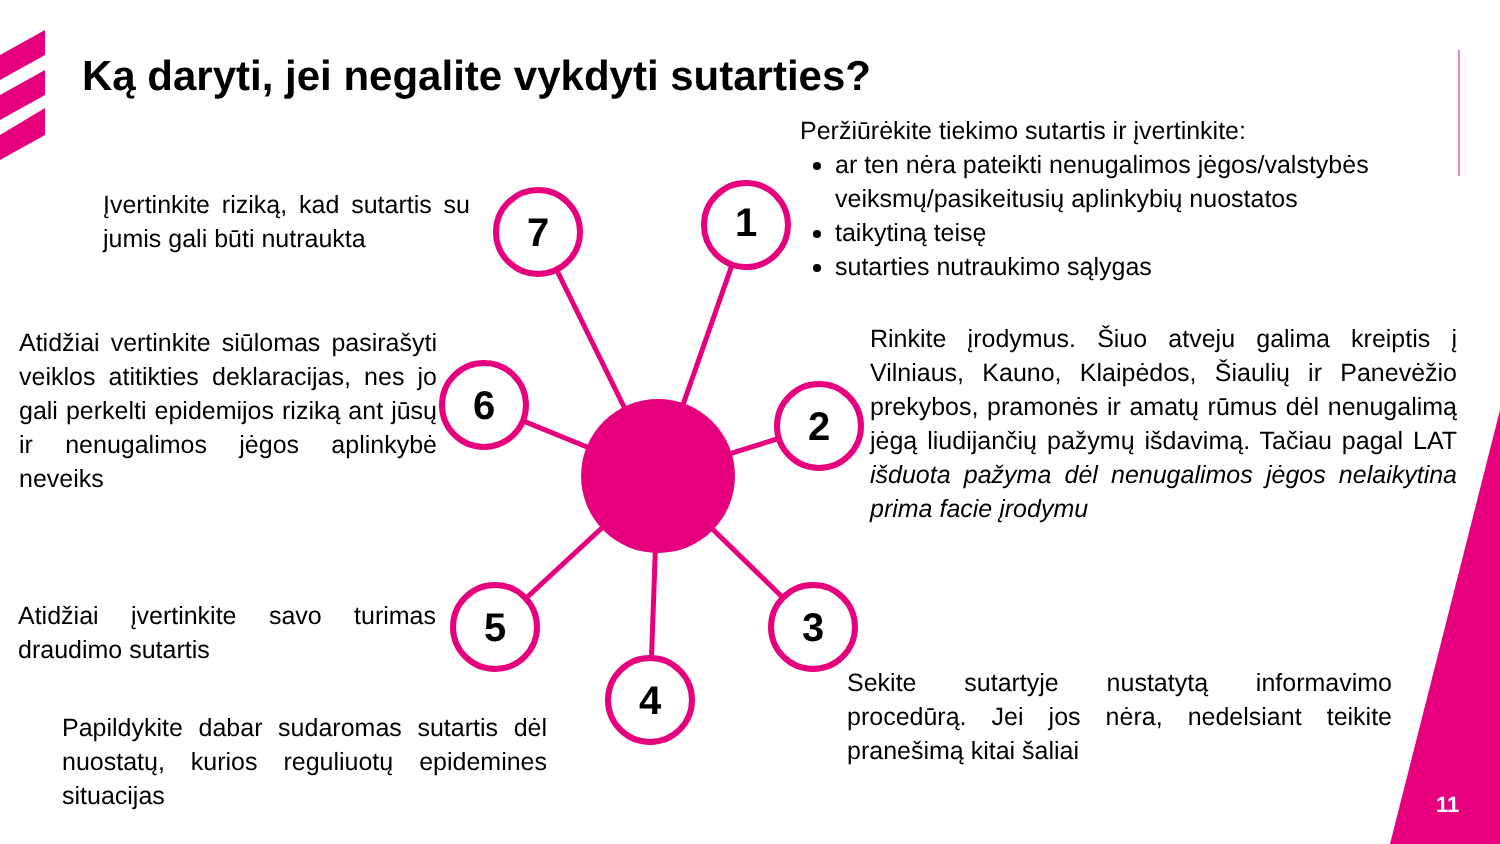7
1
2
3
4
5
6
Ką daryti, jei negalite vykdyti sutarties?
Peržiūrėkite tiekimo sutartis ir įvertinkite:
ar ten nėra pateikti nenugalimos jėgos/valstybės veiksmų/pasikeitusių aplinkybių nuostatos
taikytiną teisę
sutarties nutraukimo sąlygas
Įvertinkite riziką, kad sutartis su jumis gali būti nutraukta
Rinkite įrodymus. Šiuo atveju galima kreiptis į Vilniaus, Kauno, Klaipėdos, Šiaulių ir Panevėžio prekybos, pramonės ir amatų rūmus dėl nenugalimą jėgą liudijančių pažymų išdavimą. Tačiau pagal LAT išduota pažyma dėl nenugalimos jėgos nelaikytina prima facie įrodymu
Atidžiai vertinkite siūlomas pasirašyti veiklos atitikties deklaracijas, nes jo gali perkelti epidemijos riziką ant jūsų ir nenugalimos jėgos aplinkybė neveiks
Atidžiai įvertinkite savo turimas draudimo sutartis
Sekite sutartyje nustatytą informavimo procedūrą. Jei jos nėra, nedelsiant teikite pranešimą kitai šaliai
Papildykite dabar sudaromas sutartis dėl nuostatų, kurios reguliuotų epidemines situacijas
11